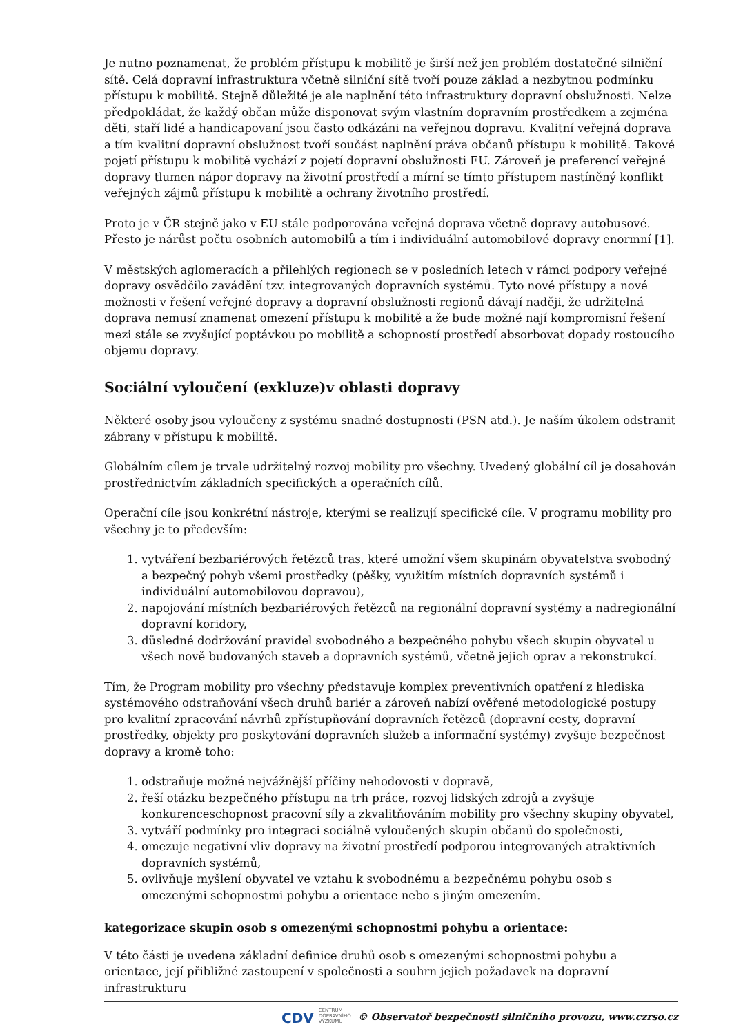Je nutno poznamenat, že problém přístupu k mobilitě je širší než jen problém dostatečné silniční sítě. Celá dopravní infrastruktura včetně silniční sítě tvoří pouze základ a nezbytnou podmínku přístupu k mobilitě. Stejně důležité je ale naplnění této infrastruktury dopravní obslužnosti. Nelze předpokládat, že každý občan může disponovat svým vlastním dopravním prostředkem a zejména děti, staří lidé a handicapovaní jsou často odkázáni na veřejnou dopravu. Kvalitní veřejná doprava a tím kvalitní dopravní obslužnost tvoří součást naplnění práva občanů přístupu k mobilitě. Takové pojetí přístupu k mobilitě vychází z pojetí dopravní obslužnosti EU. Zároveň je preferencí veřejné dopravy tlumen nápor dopravy na životní prostředí a mírní se tímto přístupem nastíněný konflikt veřejných zájmů přístupu k mobilitě a ochrany životního prostředí.
Proto je v ČR stejně jako v EU stále podporována veřejná doprava včetně dopravy autobusové. Přesto je nárůst počtu osobních automobilů a tím i individuální automobilové dopravy enormní [1].
V městských aglomeracích a přilehlých regionech se v posledních letech v rámci podpory veřejné dopravy osvědčilo zavádění tzv. integrovaných dopravních systémů. Tyto nové přístupy a nové možnosti v řešení veřejné dopravy a dopravní obslužnosti regionů dávají naději, že udržitelná doprava nemusí znamenat omezení přístupu k mobilitě a že bude možné nají kompromisní řešení mezi stále se zvyšující poptávkou po mobilitě a schopností prostředí absorbovat dopady rostoucího objemu dopravy.
Sociální vyloučení (exkluze)v oblasti dopravy
Některé osoby jsou vyloučeny z systému snadné dostupnosti (PSN atd.). Je naším úkolem odstranit zábrany v přístupu k mobilitě.
Globálním cílem je trvale udržitelný rozvoj mobility pro všechny. Uvedený globální cíl je dosahován prostřednictvím základních specifických a operačních cílů.
Operační cíle jsou konkrétní nástroje, kterými se realizují specifické cíle. V programu mobility pro všechny je to především:
1. vytváření bezbariérových řetězců tras, které umožní všem skupinám obyvatelstva svobodný a bezpečný pohyb všemi prostředky (pěšky, využitím místních dopravních systémů i individuální automobilovou dopravou),
2. napojování místních bezbariérových řetězců na regionální dopravní systémy a nadregionální dopravní koridory,
3. důsledné dodržování pravidel svobodného a bezpečného pohybu všech skupin obyvatel u všech nově budovaných staveb a dopravních systémů, včetně jejich oprav a rekonstrukcí.
Tím, že Program mobility pro všechny představuje komplex preventivních opatření z hlediska systémového odstraňování všech druhů bariér a zároveň nabízí ověřené metodologické postupy pro kvalitní zpracování návrhů zpřístupňování dopravních řetězců (dopravní cesty, dopravní prostředky, objekty pro poskytování dopravních služeb a informační systémy) zvyšuje bezpečnost dopravy a kromě toho:
1. odstraňuje možné nejvážnější příčiny nehodovosti v dopravě,
2. řeší otázku bezpečného přístupu na trh práce, rozvoj lidských zdrojů a zvyšuje konkurenceschopnost pracovní síly a zkvalitňováním mobility pro všechny skupiny obyvatel,
3. vytváří podmínky pro integraci sociálně vyloučených skupin občanů do společnosti,
4. omezuje negativní vliv dopravy na životní prostředí podporou integrovaných atraktivních dopravních systémů,
5. ovlivňuje myšlení obyvatel ve vztahu k svobodnému a bezpečnému pohybu osob s omezenými schopnostmi pohybu a orientace nebo s jiným omezením.
kategorizace skupin osob s omezenými schopnostmi pohybu a orientace:
V této části je uvedena základní definice druhů osob s omezenými schopnostmi pohybu a orientace, její přibližné zastoupení v společnosti a souhrn jejich požadavek na dopravní infrastrukturu
CDV CENTRUM
DOPRAVNÍHO
VÝZKUMU © Observatoř bezpečnosti silničního provozu, www.czrso.cz